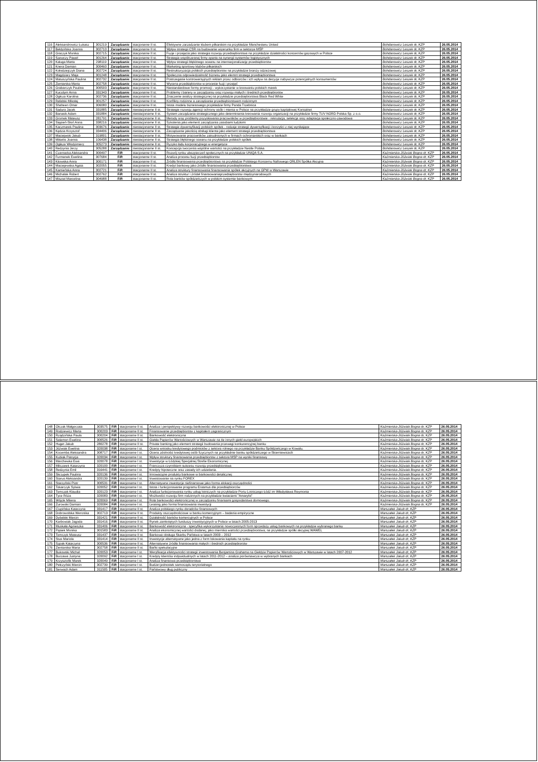| 116 | Aleksandrowicz Łukasz | 301219 | Zarządzanie | stacjonarne II st. | Efektywne zarzadzanie klubem piłkarskim na przykładzie Manchesteru United | Bohdanowicz Leszek dr, KZP | 26.05.2014 |
| 117 | Bełdzińska Joanna | 302710 | Zarządzanie | stacjonarne II st. | Wpływ strategii CSR na budowanie wizerunku firm w sektorze MŚP | Bohdanowicz Leszek dr, KZP | 26.05.2014 |
| 118 | Graczyk Monika | 302715 | Zarządzanie | stacjonarne II st. | Fuzje i przejęcia jako strategia rozwoju przedsiębiorstwa na przykładzie działalności koncernów gazowych w Polsce | Bohdanowicz Leszek dr, KZP | 26.05.2014 |
| 119 | Szewczy Paweł | 301264 | Zarządzanie | stacjonarne II st. | Strategia współczesnej firmy oparta na synergii systemów logistycznych | Bohdanowicz Leszek dr, KZP | 26.05.2014 |
| 120 | Kaluga Marta | 298119 | Zarządzanie | stacjonarne II st. | Wpływ strategii błękitnego oceanu na internacjonalizację przedsiębiorstw | Bohdanowicz Leszek dr, KZP | 26.05.2014 |
| 121 | Knera Damian | 300460 | Zarządzanie | stacjonarne II st. | Marketing sportowy klubów piłkarskich | Bohdanowicz Leszek dr, KZP | 26.05.2014 |
| 122 | Kołodziejczyk Diana | 302724 | Zarządzanie | stacjonarne II st. | Restrukturyzacja polskich przedsiębiorstw na przykładzie branży odzieżowej | Bohdanowicz Leszek dr, KZP | 26.05.2014 |
| 123 | Magdziarz Maja | 301248 | Zarządzanie | stacjonarne II st. | Społeczna odpowiedzialność biznesu jako elemnt strategii przedsiębiorstwa | Bohdanowicz Leszek dr, KZP | 26.05.2014 |
| 124 | Matuszyńska Paulina | 302732 | Zarządzanie | stacjonarne II st. | Postrzeganie kontrowersyjnych reklam przez odbiorców i ich wpływ na decyzje nabywcze potencjalnych konsumentów | Bohdanowicz Leszek dr, KZP | 26.05.2014 |
| 125 | Zientarska Marta | 302758 | Zarządzanie | stacjonarne II st. | Wycena przedsiębiorstw w procesie fuzji i przejęć | Bohdanowicz Leszek dr, KZP | 26.05.2014 |
| 126 | Grabarczyk Paulina | 300503 | Zarządzanie | stacjonarne II st. | Niestandardowe formy promocji - wykorzystanie w kreowaniu polskich marek | Bohdanowicz Leszek dr, KZP | 26.05.2014 |
| 127 | Kurzdym Anna | 331343 | Zarządzanie | stacjonarne II st. | Problemy i bariery w zarządzaniu oraz rozwoju małych i średnich przedsiębiorstw | Bohdanowicz Leszek dr, KZP | 26.05.2014 |
| 128 | Ogłoza Karolina | 302736 | Zarządzanie | stacjonarne II st. | Znaczenie analizy strategicznej na przykładzie przedsiębiorstwa Black Red White | Bohdanowicz Leszek dr, KZP | 26.05.2014 |
| 129 | Rafalski Mikołaj | 301257 | Zarządzanie | stacjonarne II st. | Konflikty rodzinne a zarządzanie przedsiębiorstwem rodzinnym | Bohdanowicz Leszek dr, KZP | 26.05.2014 |
| 130 | Shaheen Omar | 306080 | Zarządzanie | stacjonarne II st. | Istota modelu biznesowego przykładzie firmy Panda Trzebnica | Bohdanowicz Leszek dr, KZP | 26.05.2014 |
| 131 | Sadura Jacek | 331885 | Zarządzanie | niestacjonarne II st. | Strategie rozwoju agencji ochrony osób i mienia w Polsce na przykładzie grupy kapitałowej Konsalnet | Bohdanowicz Leszek dr, KZP | 26.05.2014 |
| 132 | Banasik Adam | 331884 | Zarządzanie | niestacjonarne II st. | System zarządzania strategicznego jako determinanta kreowania rozwoju organizacji na przykładzie firmy TUV NORD Polska Sp. z o.o. | Bohdanowicz Leszek dr, KZP | 26.05.2014 |
| 133 | Gromek Mateusz | 281791 | Zarządzanie | niestacjonarne II st. | Metody oraz problemy pozyskiwania pracowników w przedsiębiorstwie - rekrutacja, selekcja oraz adaptacja społeczno-zawodowa | Bohdanowicz Leszek dr, KZP | 26.05.2014 |
| 134 | Stępień-Słoń Anna | 338216 | Zarządzanie | niestacjonarne II st. | Szkolenia jako element zarządzania zasobami ludzkimi | Bohdanowicz Leszek dr, KZP | 26.05.2014 |
| 135 | Kaczmarek Paulina | 303676 | Zarządzanie | niestacjonarne II st. | Strategie dywersyfikacji polskich spółek - rodzaje strategii dywersyfikacji i korzyści z niej wynikające | Bohdanowicz Leszek dr, KZP | 26.05.2014 |
| 136 | Kędzia Krzysztof | 334406 | Zarządzanie | niestacjonarne II st. | Zarządzanie jakością obsługi klienta jako element strategii przedsiębiorstwa | Bohdanowicz Leszek dr, KZP | 26.05.2014 |
| 137 | Maciejwski Jakub | 319801 | Zarządzanie | niestacjonarne II st. | Motywowanie pracowników zatrudnionych w firmach ochroniarskich oraz w bankach | Bohdanowicz Leszek dr, KZP | 26.05.2014 |
| 138 | Mikielis Joanna | 106438 | Zarządzanie | niestacjonarne II st. | Strategia błękitnego oceanu na przykładzie polskich spółek | Bohdanowicz Leszek dr, KZP | 26.05.2014 |
| 139 | Ogłaza Włodzimierz | 305273 | Zarządzanie | niestacjonarne II st. | Ryzyko ładu korporacyjnego w energetyce | Bohdanowicz Leszek dr, KZP | 26.05.2014 |
| 140 | Redzynia Jerzy | 305288 | Zarządzanie | niestacjonarne II st. | Koncepcja tworzenia wspólne wartości na przykładzie Nestle Polska | Bohdanowicz Leszek dr, KZP | 26.05.2014 |
| 141 | Czarnacka Aleksandra | 300497 | FiR | stacjonarne II st. | Rozwój rynku ubezpieczeń społecznych na przykładzie UNIQA S.A. | Kaźmierska-Jóźwiak Bogna dr, KZP | 26.05.2014 |
| 142 | Furmanek Ewelina | 307684 | FiR | stacjonarne II st. | Analiza procesu fuzji przedsiębiorstw | Kaźmierska-Jóźwiak Bogna dr, KZP | 26.05.2014 |
| 143 | Kitowska Anna | 300171 | FiR | stacjonarne II st. | Źródła finansowania przedsiębiorstwa na przykładzie Polskiego Koncernu Naftowego ORLEN Spółka Akcyjna | Kaźmierska-Jóźwiak Bogna dr, KZP | 26.05.2014 |
| 144 | Maciejewska Agata | 302055 | FiR | stacjonarne II st. | Kredyt bankowy jako źródło finansowania przedsiębiorstwa | Kaźmierska-Jóźwiak Bogna dr, KZP | 26.05.2014 |
| 145 | Kamieńska Anna | 302721 | FiR | stacjonarne II st. | Analiza struktury finansowania finansowania spółek akcyjnych na GPW w Warszawie | Kaźmierska-Jóźwiak Bogna dr, KZP | 26.05.2014 |
| 146 | Michalak Robert | 302762 | FiR | stacjonarne II st. | Analiza struktur i źródeł finansowaniaprzedsiębiorstw międzynarodowych | Kaźmierska-Jóźwiak Bogna dr, KZP | 26.05.2014 |
| 147 | Misztal Marcelina | 304988 | FiR | stacjonarne II st. | Rola banków spółdzielczych w polskim systemie bankowym | Kaźmierska-Jóźwiak Bogna dr, KZP | 26.05.2014 |
| 148 | Olczak Małgorzata | 303575 | FiR | stacjonarne II st. | Analiza i perspektywy rozwoju bankowości elektronicznej w Polsce | Kaźmierska-Jóźwiak Bogna dr, KZP | 26.05.2014 |
| 149 | Rodziewicz Marta | 300203 | FiR | stacjonarne II st. | Finansowanie przedsiębiorstw z kapitałem zagranicznym | Kaźmierska-Jóźwiak Bogna dr, KZP | 26.05.2014 |
| 150 | Rządzińska Paula | 300204 | FiR | stacjonarne II st. | Bankowość elektroniczna | Kaźmierska-Jóźwiak Bogna dr, KZP | 26.05.2014 |
| 151 | Salamon Ewelina | 300526 | FiR | stacjonarne II st. | Giełda Papierów Wartościowych w Warszawie na tle innych giełd europejskich | Kaźmierska-Jóźwiak Bogna dr, KZP | 26.05.2014 |
| 152 | Huget Jakub | 280278 | FiR | stacjonarne II st. | Private banking jako element strategii budowania przewagi konkurencyjnej banku | Kaźmierska-Jóźwiak Bogna dr, KZP | 26.05.2014 |
| 153 | Jóźwiak Ewelina | 320038 | FiR | stacjonarne I st. | Ocena wniosku kredytowego podmiotów z sektora rolnego na przykładzie Banku Spółdzielczego w Kowalu. | Kaźmierska-Jóźwiak Bogna dr, KZP | 26.05.2014 |
| 154 | Kocemba Aleksandra | 308717 | FiR | stacjonarne I st. | Ocena zdolności kredytowej osób fizycznych na przykładnie banku spółdzielczego w Skierniewicach | Kaźmierska-Jóźwiak Bogna dr, KZP | 26.05.2014 |
| 155 | Kubiak Patrycja | 320034 | FiR | stacjonarne I st. | Wpływ struktury finansowania przedsiębiorstw z sektora MSP na wyniki finansowy | Kaźmierska-Jóźwiak Bogna dr, KZP | 26.05.2014 |
| 156 | Marchewka Ewa | 320078 | FiR | stacjonarne I st. | Inwestycje w Łódzkiej Specjalnej Strefie Ekonomicznej | Kaźmierska-Jóźwiak Bogna dr, KZP | 26.05.2014 |
| 157 | Milczarek Katarzyna | 320100 | FiR | stacjonarne I st. | Franczyza czynnikiem sukcesu rozwoju przedsiębiorstwa | Kaźmierska-Jóźwiak Bogna dr, KZP | 26.05.2014 |
| 158 | Redzynia Emil | 316441 | FiR | stacjonarne I st. | Kredyty hipoteczne oraz zasady ich udzielania. | Kaźmierska-Jóźwiak Bogna dr, KZP | 26.05.2014 |
| 159 | Skrzypek Paulina | 320136 | FiR | stacjonarne I st. | Innowacyjne produkty bankowe w bankowości detalicznej | Kaźmierska-Jóźwiak Bogna dr, KZP | 26.05.2014 |
| 160 | Starus Aleksandra | 320139 | FiR | stacjonarne I st. | Inwestowanie na rynku FOREX | Kaźmierska-Jóźwiak Bogna dr, KZP | 26.05.2014 |
| 161 | Starzyński Piotr | 300531 | FiR | stacjonarne I st. | Alternatywne inwestycje niefinansowe jako forma alokacji oszczędności | Kaźmierska-Jóźwiak Bogna dr, KZP | 26.05.2014 |
| 162 | Tokarczyk Sylwia | 320052 | FiR | stacjonarne I st. | Istota i funkcjonowanie programu Erasmus dla przedsiębiorców | Kaźmierska-Jóźwiak Bogna dr, KZP | 26.05.2014 |
| 163 | Tomczak Klaudia | 320123 | FiR | stacjonarne I st. | Analiza funkcjonowania rynku usług lotniczych na przykładzie Portu Lotniczego Łódź im Władysława Reymonta | Kaźmierska-Jóźwiak Bogna dr, KZP | 26.05.2014 |
| 164 | Tyce Róża | 320083 | FiR | stacjonarne I st. | Możliwości rozwoju firm rodzinnych na przykładzie kwiaciarni "Amarylis" | Kaźmierska-Jóźwiak Bogna dr, KZP | 26.05.2014 |
| 165 | Wójcik Milena | 320069 | FiR | stacjonarne I st. | Rola bankowości elektronicznej w zarządzaniu finansami gospodarstwa domowego. | Kaźmierska-Jóźwiak Bogna dr, KZP | 26.05.2014 |
| 166 | Żurowski Damian | 320084 | FiR | stacjonarne I st. | Leasing jako forma finansowania inwestycji | Kaźmierska-Jóźwiak Bogna dr, KZP | 26.05.2014 |
| 167 | Ciupińska Katarzyna | 331417 | FiR | stacjonarne II st. | Analiza polskiego rynku doradców finansowych | Marszałek Jakub dr, KZP | 26.05.2014 |
| 168 | Dobrowolska Weronika | 302713 | FiR | stacjonarne II st. | Produkty oszczędnościowe w banku komercyjnym – badania empiryczne | Marszałek Jakub dr, KZP | 26.05.2014 |
| 169 | Dybalski Marcin | 331421 | FiR | stacjonarne II st. | Działalność banków komercyjnych w Polsce | Marszałek Jakub dr, KZP | 26.05.2014 |
| 170 | Karbowiak Jagoda | 331416 | FiR | stacjonarne II st. | Rynek zamkniętych funduszy inwestycyjnych w Polsce w latach 2005-2013 | Marszałek Jakub dr, KZP | 26.05.2014 |
| 171 | Muskała Agnieszka | 331406 | FiR | stacjonarne II st. | Bankowość elektroniczna - specyfika wykorzystania nowoczesnych form sprzedaży usług bankowych na przykładzie wybranego banku | Marszałek Jakub dr, KZP | 26.05.2014 |
| 172 | Pąsiek Monika | 301583 | FiR | stacjonarne II st. | Analiza ekonomicznej wartości dodanej, jako miernika wartości przedsiębiorstwa, na przykładzie spółki akcyjnej WAWEL | Marszałek Jakub dr, KZP | 26.05.2014 |
| 173 | Tomczyk Mateusz | 331437 | FiR | stacjonarne II st. | Bankowa obsługa Skarbu Państwa w latach 2003 – 2012 | Marszałek Jakub dr, KZP | 26.05.2014 |
| 174 | Stus Mariola | 331414 | FiR | stacjonarne II st. | Inwestycje alternatywne jako jedna z form lokowania kapitału na rynku | Marszałek Jakub dr, KZP | 26.05.2014 |
| 175 | Szpak Katarzyna | 300536 | FiR | stacjonarne II st. | Alternatywne źródła finansowania małych i średnich przedsiębiorstw | Marszałek Jakub dr, KZP | 26.05.2014 |
| 176 | Zientarska Marta | 302758 | FiR | stacjonarne II st. | Bańki spekulacyjne | Marszałek Jakub dr, KZP | 26.05.2014 |
| 177 | Bukowski Michał | 320053 | FiR | stacjonarne I st. | Weryfikacja efektywności strategii inwestowania Benjamina Grahama na Giełdzie Papierów Wartościowych w Warszawie w latach 2007-2012 | Marszałek Jakub dr, KZP | 26.05.2014 |
| 178 | Burzawa Justyna | 320092 | FiR | stacjonarne I st. | Kredyty klientów indywidualnych w latach 2011-2012 – analiza porównawcza w wybranych bankach | Marszałek Jakub dr, KZP | 26.05.2014 |
| 179 | Krzysztofik Marek | 320049 | FiR | stacjonarne I st. | Analiza finansowa przedsiębiorstwa | Marszałek Jakub dr, KZP | 26.05.2014 |
| 180 | Pełczyński Marcin | 302739 | FiR | stacjonarne I st. | Budżet jednostek samorządu terytorialnego | Marszałek Jakub dr, KZP | 26.05.2014 |
| 181 | Serwach Adam | 311505 | FiR | stacjonarne I st. | Państwowy dług publiczny | Marszałek Jakub dr, KZP | 26.05.2014 |